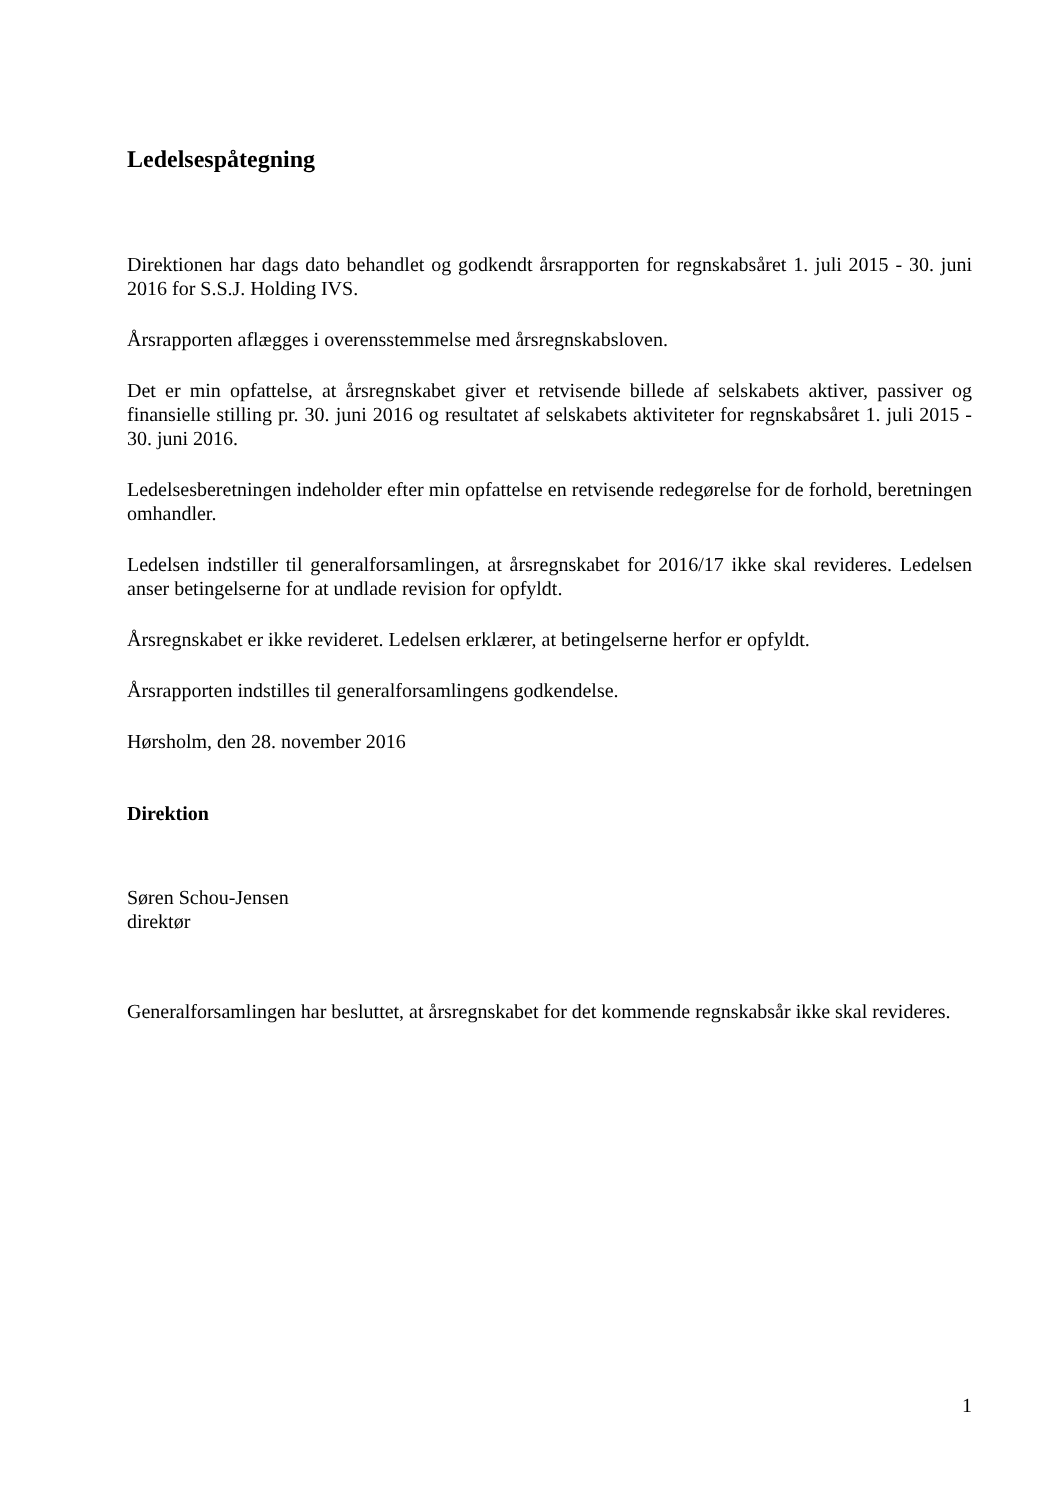Ledelsespåtegning
Direktionen har dags dato behandlet og godkendt årsrapporten for regnskabsåret 1. juli 2015 - 30. juni 2016 for S.S.J. Holding IVS.
Årsrapporten aflægges i overensstemmelse med årsregnskabsloven.
Det er min opfattelse, at årsregnskabet giver et retvisende billede af selskabets aktiver, passiver og finansielle stilling pr. 30. juni 2016 og resultatet af selskabets aktiviteter for regnskabsåret 1. juli 2015 - 30. juni 2016.
Ledelsesberetningen indeholder efter min opfattelse en retvisende redegørelse for de forhold, beretningen omhandler.
Ledelsen indstiller til generalforsamlingen, at årsregnskabet for 2016/17 ikke skal revideres. Ledelsen anser betingelserne for at undlade revision for opfyldt.
Årsregnskabet er ikke revideret. Ledelsen erklærer, at betingelserne herfor er opfyldt.
Årsrapporten indstilles til generalforsamlingens godkendelse.
Hørsholm, den 28. november 2016
Direktion
Søren Schou-Jensen
direktør
Generalforsamlingen har besluttet, at årsregnskabet for det kommende regnskabsår ikke skal revideres.
1